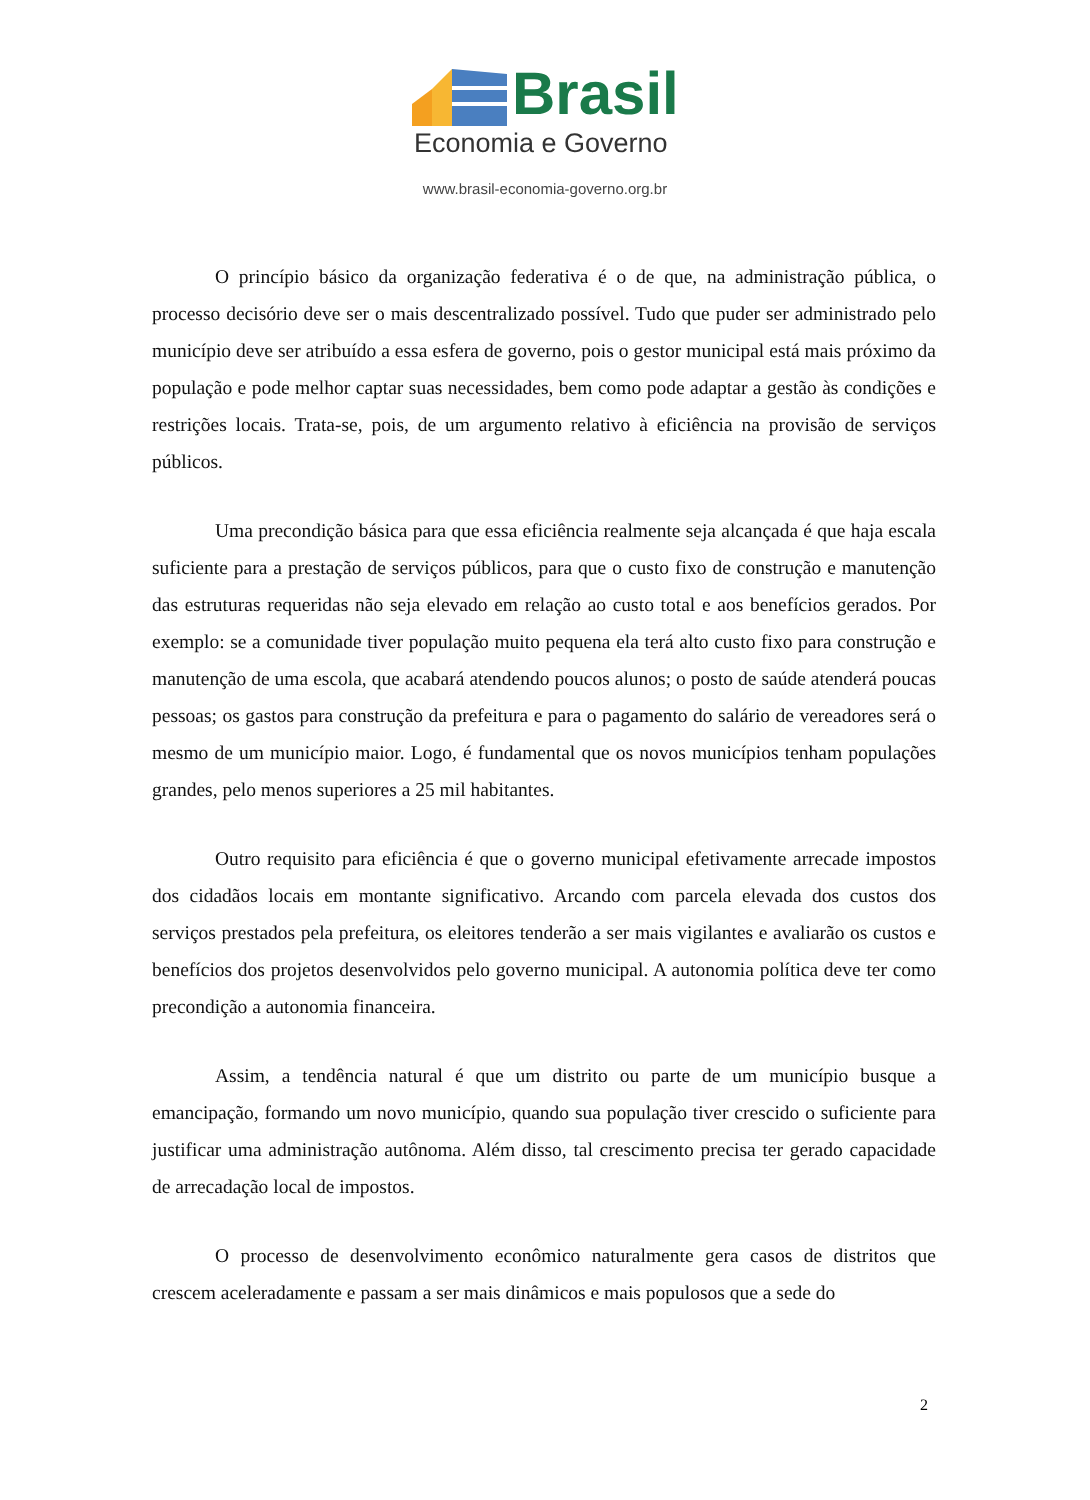Brasil
Economia e Governo
www.brasil-economia-governo.org.br
O princípio básico da organização federativa é o de que, na administração pública, o processo decisório deve ser o mais descentralizado possível. Tudo que puder ser administrado pelo município deve ser atribuído a essa esfera de governo, pois o gestor municipal está mais próximo da população e pode melhor captar suas necessidades, bem como pode adaptar a gestão às condições e restrições locais. Trata-se, pois, de um argumento relativo à eficiência na provisão de serviços públicos.
Uma precondição básica para que essa eficiência realmente seja alcançada é que haja escala suficiente para a prestação de serviços públicos, para que o custo fixo de construção e manutenção das estruturas requeridas não seja elevado em relação ao custo total e aos benefícios gerados. Por exemplo: se a comunidade tiver população muito pequena ela terá alto custo fixo para construção e manutenção de uma escola, que acabará atendendo poucos alunos; o posto de saúde atenderá poucas pessoas; os gastos para construção da prefeitura e para o pagamento do salário de vereadores será o mesmo de um município maior. Logo, é fundamental que os novos municípios tenham populações grandes, pelo menos superiores a 25 mil habitantes.
Outro requisito para eficiência é que o governo municipal efetivamente arrecade impostos dos cidadãos locais em montante significativo. Arcando com parcela elevada dos custos dos serviços prestados pela prefeitura, os eleitores tenderão a ser mais vigilantes e avaliarão os custos e benefícios dos projetos desenvolvidos pelo governo municipal. A autonomia política deve ter como precondição a autonomia financeira.
Assim, a tendência natural é que um distrito ou parte de um município busque a emancipação, formando um novo município, quando sua população tiver crescido o suficiente para justificar uma administração autônoma. Além disso, tal crescimento precisa ter gerado capacidade de arrecadação local de impostos.
O processo de desenvolvimento econômico naturalmente gera casos de distritos que crescem aceleradamente e passam a ser mais dinâmicos e mais populosos que a sede do
2